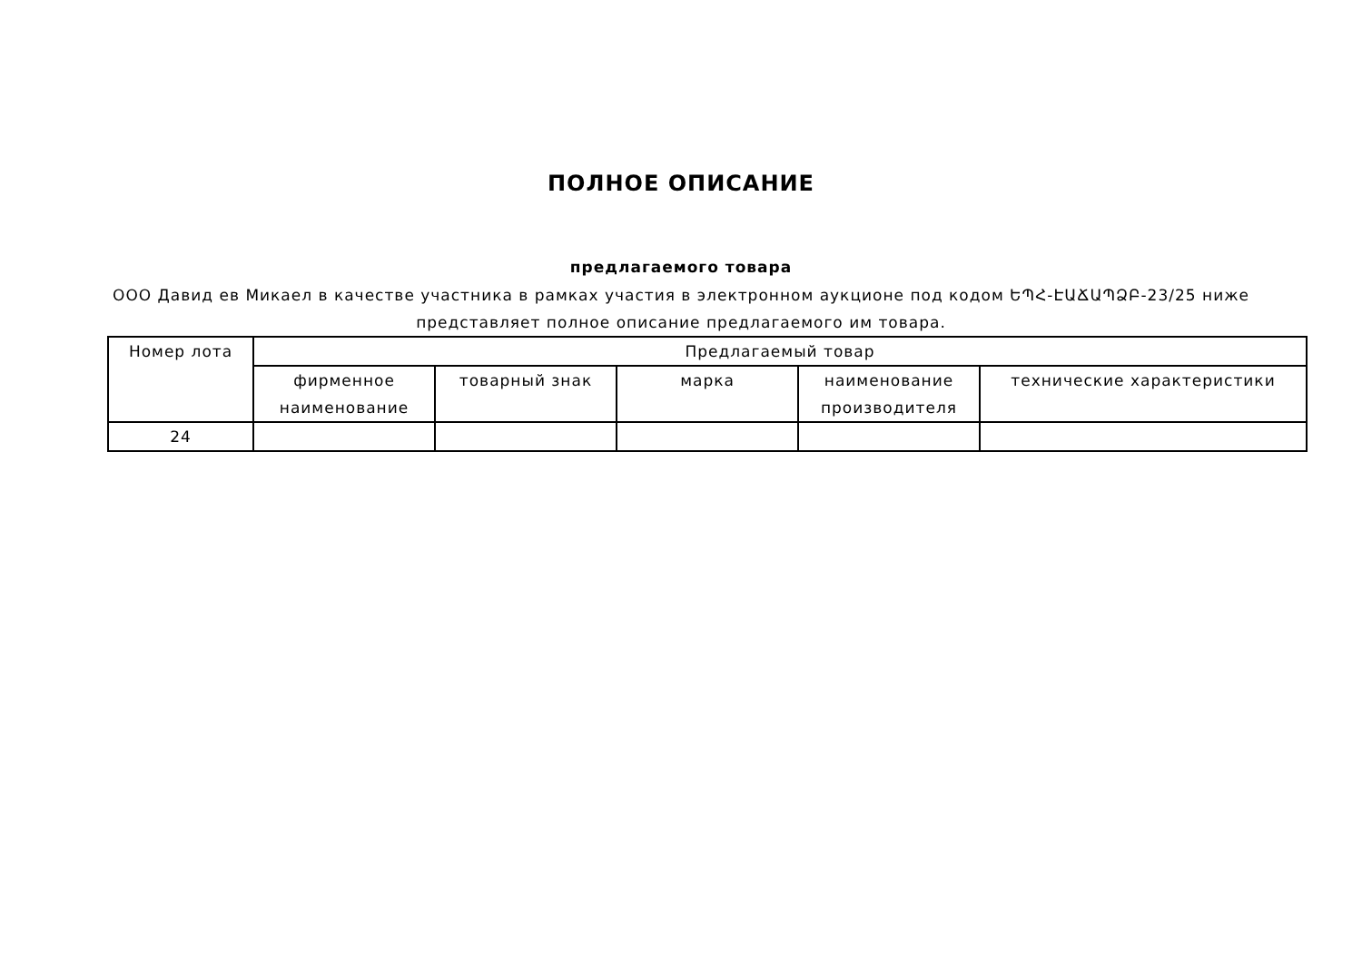ПОЛНОЕ ОПИСАНИЕ
предлагаемого товара
ООО Давид ев Микаел в качестве участника в рамках участия в электронном аукционе под кодом ԵՊՀ-ԷԱՃԱՊՁԲ-23/25 ниже представляет полное описание предлагаемого им товара.
| Номер лота | Предлагаемый товар | | | | |
| --- | --- | --- | --- | --- | --- |
| | фирменное наименование | товарный знак | марка | наименование производителя | технические характеристики |
| 24 | | | | | |